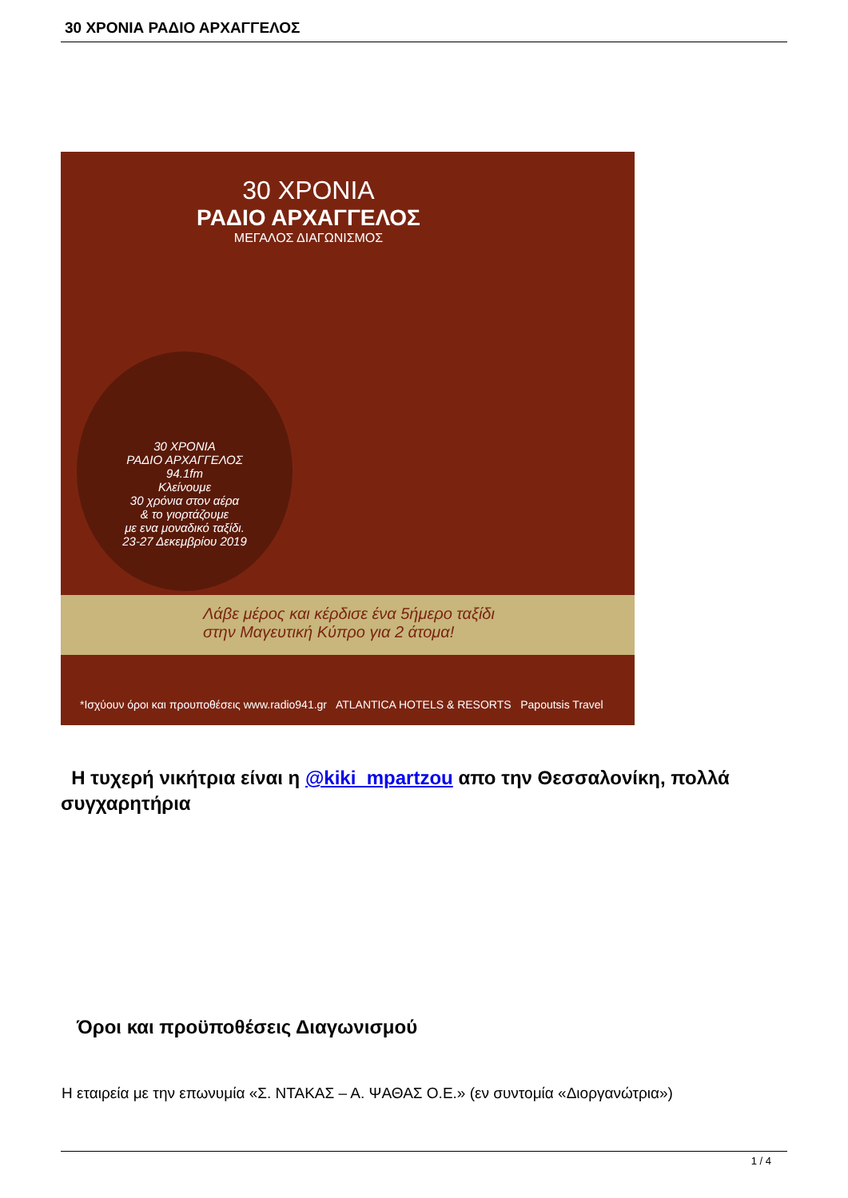30 ΧΡΟΝΙΑ ΡΑΔΙΟ ΑΡΧΑΓΓΕΛΟΣ
30 ΧΡΟΝΙΑ
ΡΑΔΙΟ ΑΡΧΑΓΓΕΛΟΣ
ΜΕΓΑΛΟΣ ΔΙΑΓΩΝΙΣΜΟΣ
30 ΧΡΟΝΙΑ
ΡΑΔΙΟ ΑΡΧΑΓΓΕΛΟΣ
94.1fm
Κλείνουμε
30 χρόνια στον αέρα
& το γιορτάζουμε
με ενα μοναδικό ταξίδι.
23-27 Δεκεμβρίου 2019
Λάβε μέρος και κέρδισε ένα 5ήμερο ταξίδι
στην Μαγευτική Κύπρο για 2 άτομα!
*Ισχύουν όροι και προυποθέσεις www.radio941.gr ATLANTICA HOTELS & RESORTS Papoutsis Travel
Η τυχερή νικήτρια είναι η @kiki_mpartzou απο την Θεσσαλονίκη, πολλά συγχαρητήρια
Όροι και προϋποθέσεις Διαγωνισμού
Η εταιρεία με την επωνυμία «Σ. ΝΤΑΚΑΣ – Α. ΨΑΘΑΣ Ο.Ε.» (εν συντομία «Διοργανώτρια»)
1 / 4